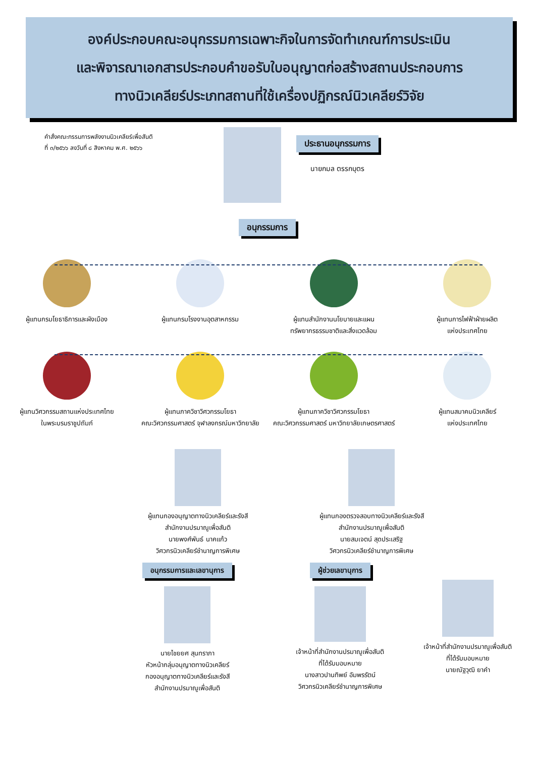องค์ประกอบคณะอนุกรรมการเฉพาะกิจในการจัดทำเกณฑ์การประเมิน
และพิจารณาเอกสารประกอบคำขอรับใบอนุญาตก่อสร้างสถานประกอบการ
ทางนิวเคลียร์ประเภทสถานที่ใช้เครื่องปฏิกรณ์นิวเคลียร์วิจัย
คำสั่งคณะกรรมการพลังงานนิวเคลียร์เพื่อสันติ
ที่ ๓/๒๕๖๖ ลงวันที่ ๘ สิงหาคม พ.ศ. ๒๕๖๖
ประธานอนุกรรมการ
นายกมล ตรรกบุตร
อนุกรรมการ
ผู้แทนกรมโยธาธิการและผังเมือง ผู้แทนกรมโรงงานอุตสาหกรรม ผู้แทนสำนักงานนโยบายและแผน
ทรัพยากรธรรมชาติและสิ่งแวดล้อม
ผู้แทนการไฟฟ้าฝ่ายผลิต
แห่งประเทศไทย
ผู้แทนวิศวกรรมสถานแห่งประเทศไทย
ในพระบรมราชูปถัมภ์
ผู้แทนภาควิชาวิศวกรรมโยธา
คณะวิศวกรรมศาสตร์ จุฬาลงกรณ์มหาวิทยาลัย
ผู้แทนภาควิชาวิศวกรรมโยธา
คณะวิศวกรรมศาสตร์ มหาวิทยาลัยเกษตรศาสตร์
ผู้แทนสมาคมนิวเคลียร์
แห่งประเทศไทย
ผู้แทนกองอนุญาตทางนิวเคลียร์และรังสี
สำนักงานปรมาณูเพื่อสันติ
นายพงศ์พันธ์ นาคแก้ว
วิศวกรนิวเคลียร์ชำนาญการพิเศษ
ผู้แทนกองตรวจสอบทางนิวเคลียร์และรังสี
สำนักงานปรมาณูเพื่อสันติ
นายสมเจตน์ สุดประเสริฐ
วิศวกรนิวเคลียร์ชำนาญการพิเศษ
อนุกรรมการและเลขานุการ
นายไชยยศ สุนทราภา
หัวหน้ากลุ่มอนุญาตทางนิวเคลียร์
กองอนุญาตทางนิวเคลียร์และรังสี
สำนักงานปรมาณูเพื่อสันติ
ผู้ช่วยเลขานุการ
เจ้าหน้าที่สำนักงานปรมาณูเพื่อสันติ
ที่ได้รับมอบหมาย
นางสาวปานทิพย์ อัมพรรัตน์
วิศวกรนิวเคลียร์ชำนาญการพิเศษ
เจ้าหน้าที่สำนักงานปรมาณูเพื่อสันติ
ที่ได้รับมอบหมาย
นายณัฐวุฒิ ยาคำ